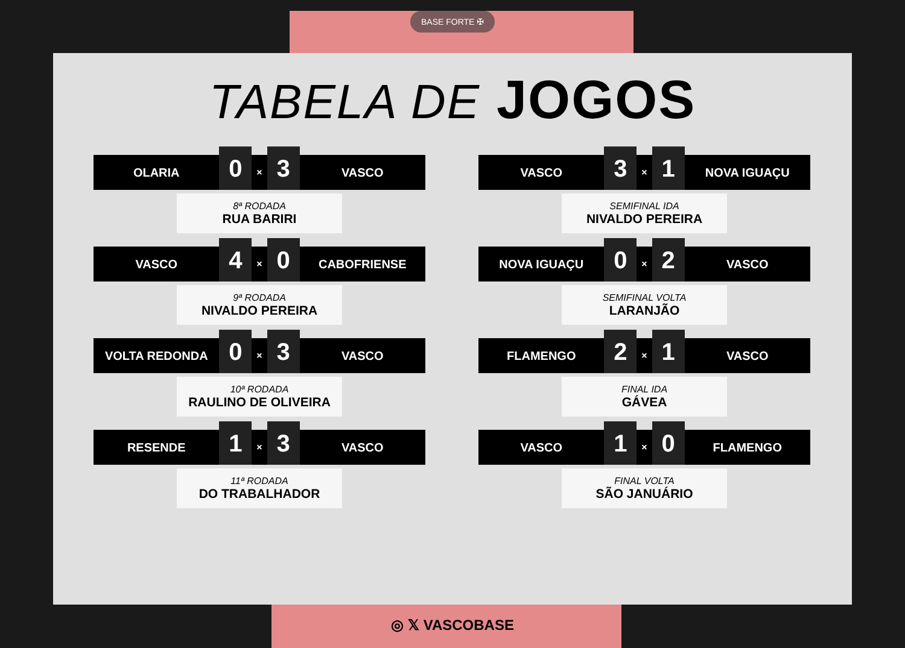BASE FORTE ✠
TABELA DE JOGOS
OLARIA 0 × 3 VASCO
8ª RODADA
RUA BARIRI
VASCO 3 × 1 NOVA IGUAÇU
SEMIFINAL IDA
NIVALDO PEREIRA
VASCO 4 × 0 CABOFRIENSE
9ª RODADA
NIVALDO PEREIRA
NOVA IGUAÇU 0 × 2 VASCO
SEMIFINAL VOLTA
LARANJÃO
VOLTA REDONDA 0 × 3 VASCO
10ª RODADA
RAULINO DE OLIVEIRA
FLAMENGO 2 × 1 VASCO
FINAL IDA
GÁVEA
RESENDE 1 × 3 VASCO
11ª RODADA
DO TRABALHADOR
VASCO 1 × 0 FLAMENGO
FINAL VOLTA
SÃO JANUÁRIO
◎ 𝕏 VASCOBASE